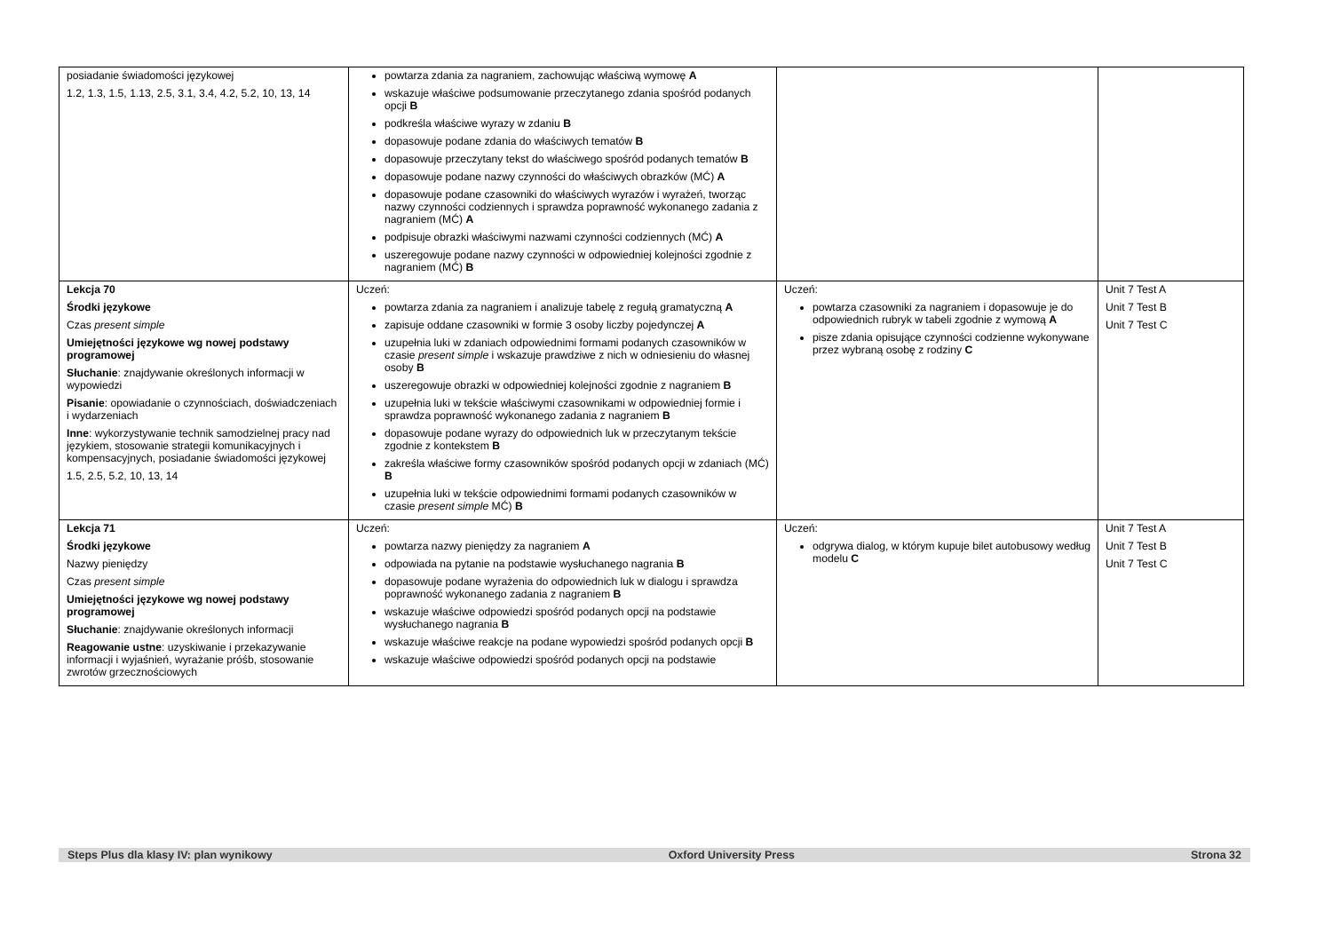| posiadanie świadomości językowej 1.2, 1.3, 1.5, 1.13, 2.5, 3.1, 3.4, 4.2, 5.2, 10, 13, 14 | powtarza zdania za nagraniem, zachowując właściwą wymowę A wskazuje właściwe podsumowanie przeczytanego zdania spośród podanych opcji B podkreśla właściwe wyrazy w zdaniu B dopasowuje podane zdania do właściwych tematów B dopasowuje przeczytany tekst do właściwego spośród podanych tematów B dopasowuje podane nazwy czynności do właściwych obrazków (MĆ) A dopasowuje podane czasowniki do właściwych wyrazów i wyrażeń, tworząc nazwy czynności codziennych i sprawdza poprawność wykonanego zadania z nagraniem (MĆ) A podpisuje obrazki właściwymi nazwami czynności codziennych (MĆ) A uszeregowuje podane nazwy czynności w odpowiedniej kolejności zgodnie z nagraniem (MĆ) B | | |
| Lekcja 70 Środki językowe Czas present simple Umiejętności językowe wg nowej podstawy programowej Słuchanie : znajdywanie określonych informacji w wypowiedzi Pisanie : opowiadanie o czynnościach, doświadczeniach i wydarzeniach Inne : wykorzystywanie technik samodzielnej pracy nad językiem, stosowanie strategii komunikacyjnych i kompensacyjnych, posiadanie świadomości językowej 1.5, 2.5, 5.2, 10, 13, 14 | Uczeń: powtarza zdania za nagraniem i analizuje tabelę z regułą gramatyczną A zapisuje oddane czasowniki w formie 3 osoby liczby pojedynczej A uzupełnia luki w zdaniach odpowiednimi formami podanych czasowników w czasie present simple i wskazuje prawdziwe z nich w odniesieniu do własnej osoby B uszeregowuje obrazki w odpowiedniej kolejności zgodnie z nagraniem B uzupełnia luki w tekście właściwymi czasownikami w odpowiedniej formie i sprawdza poprawność wykonanego zadania z nagraniem B dopasowuje podane wyrazy do odpowiednich luk w przeczytanym tekście zgodnie z kontekstem B zakreśla właściwe formy czasowników spośród podanych opcji w zdaniach (MĆ) B uzupełnia luki w tekście odpowiednimi formami podanych czasowników w czasie present simple MĆ) B | Uczeń: powtarza czasowniki za nagraniem i dopasowuje je do odpowiednich rubryk w tabeli zgodnie z wymową A pisze zdania opisujące czynności codzienne wykonywane przez wybraną osobę z rodziny C | Unit 7 Test A Unit 7 Test B Unit 7 Test C |
| Lekcja 71 Środki językowe Nazwy pieniędzy Czas present simple Umiejętności językowe wg nowej podstawy programowej Słuchanie : znajdywanie określonych informacji Reagowanie ustne : uzyskiwanie i przekazywanie informacji i wyjaśnień, wyrażanie próśb, stosowanie zwrotów grzecznościowych | Uczeń: powtarza nazwy pieniędzy za nagraniem A odpowiada na pytanie na podstawie wysłuchanego nagrania B dopasowuje podane wyrażenia do odpowiednich luk w dialogu i sprawdza poprawność wykonanego zadania z nagraniem B wskazuje właściwe odpowiedzi spośród podanych opcji na podstawie wysłuchanego nagrania B wskazuje właściwe reakcje na podane wypowiedzi spośród podanych opcji B wskazuje właściwe odpowiedzi spośród podanych opcji na podstawie | Uczeń: odgrywa dialog, w którym kupuje bilet autobusowy według modelu C | Unit 7 Test A Unit 7 Test B Unit 7 Test C |
Steps Plus dla klasy IV: plan wynikowy Oxford University Press Strona 32